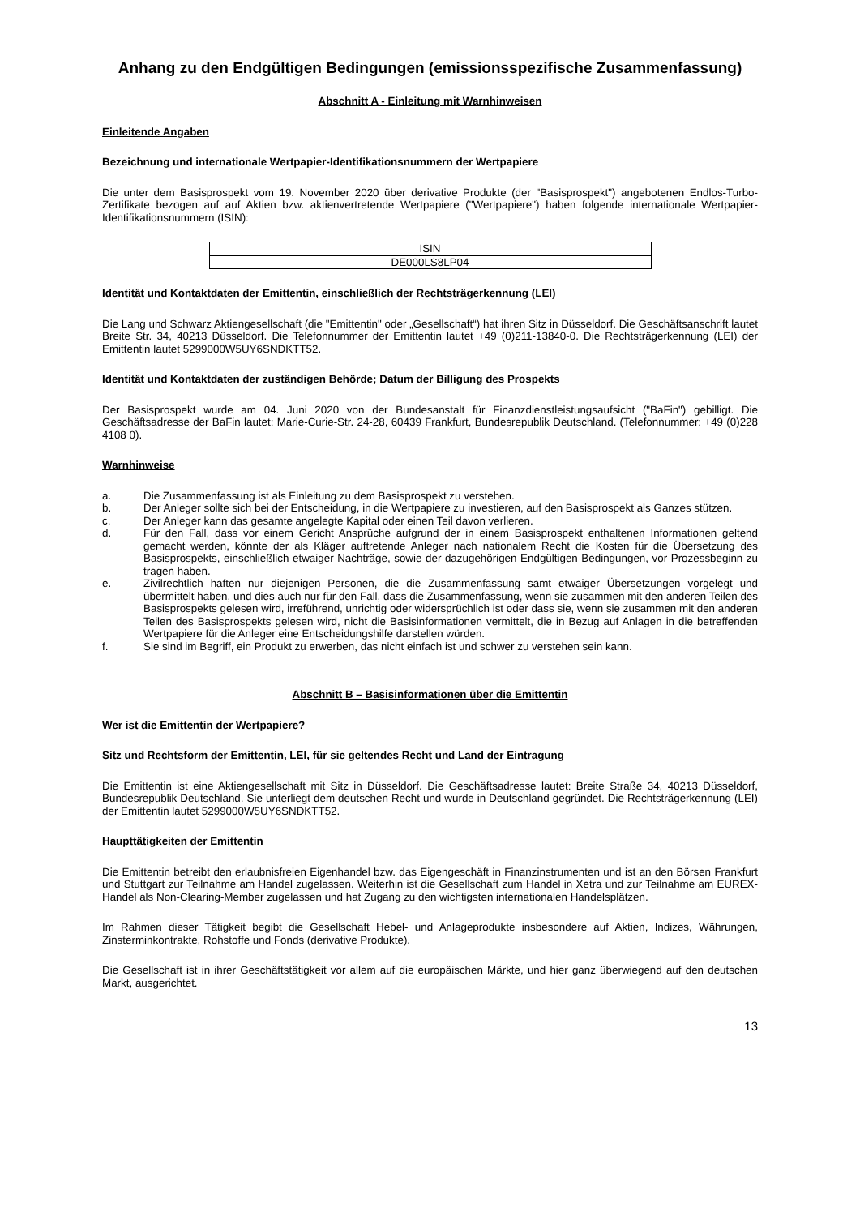Anhang zu den Endgültigen Bedingungen (emissionsspezifische Zusammenfassung)
Abschnitt A - Einleitung mit Warnhinweisen
Einleitende Angaben
Bezeichnung und internationale Wertpapier-Identifikationsnummern der Wertpapiere
Die unter dem Basisprospekt vom 19. November 2020 über derivative Produkte (der "Basisprospekt") angebotenen Endlos-Turbo-Zertifikate bezogen auf auf Aktien bzw. aktienvertretende Wertpapiere ("Wertpapiere") haben folgende internationale Wertpapier-Identifikationsnummern (ISIN):
| ISIN |
| DE000LS8LP04 |
Identität und Kontaktdaten der Emittentin, einschließlich der Rechtsträgerkennung (LEI)
Die Lang und Schwarz Aktiengesellschaft (die "Emittentin" oder „Gesellschaft“) hat ihren Sitz in Düsseldorf. Die Geschäftsanschrift lautet Breite Str. 34, 40213 Düsseldorf. Die Telefonnummer der Emittentin lautet +49 (0)211-13840-0. Die Rechtsträgerkennung (LEI) der Emittentin lautet 5299000W5UY6SNDKTT52.
Identität und Kontaktdaten der zuständigen Behörde; Datum der Billigung des Prospekts
Der Basisprospekt wurde am 04. Juni 2020 von der Bundesanstalt für Finanzdienstleistungsaufsicht ("BaFin") gebilligt. Die Geschäftsadresse der BaFin lautet: Marie-Curie-Str. 24-28, 60439 Frankfurt, Bundesrepublik Deutschland. (Telefonnummer: +49 (0)228 4108 0).
Warnhinweise
a. Die Zusammenfassung ist als Einleitung zu dem Basisprospekt zu verstehen.
b. Der Anleger sollte sich bei der Entscheidung, in die Wertpapiere zu investieren, auf den Basisprospekt als Ganzes stützen.
c. Der Anleger kann das gesamte angelegte Kapital oder einen Teil davon verlieren.
d. Für den Fall, dass vor einem Gericht Ansprüche aufgrund der in einem Basisprospekt enthaltenen Informationen geltend gemacht werden, könnte der als Kläger auftretende Anleger nach nationalem Recht die Kosten für die Übersetzung des Basisprospekts, einschließlich etwaiger Nachträge, sowie der dazugehörigen Endgültigen Bedingungen, vor Prozessbeginn zu tragen haben.
e. Zivilrechtlich haften nur diejenigen Personen, die die Zusammenfassung samt etwaiger Übersetzungen vorgelegt und übermittelt haben, und dies auch nur für den Fall, dass die Zusammenfassung, wenn sie zusammen mit den anderen Teilen des Basisprospekts gelesen wird, irreführend, unrichtig oder widersprüchlich ist oder dass sie, wenn sie zusammen mit den anderen Teilen des Basisprospekts gelesen wird, nicht die Basisinformationen vermittelt, die in Bezug auf Anlagen in die betreffenden Wertpapiere für die Anleger eine Entscheidungshilfe darstellen würden.
f. Sie sind im Begriff, ein Produkt zu erwerben, das nicht einfach ist und schwer zu verstehen sein kann.
Abschnitt B – Basisinformationen über die Emittentin
Wer ist die Emittentin der Wertpapiere?
Sitz und Rechtsform der Emittentin, LEI, für sie geltendes Recht und Land der Eintragung
Die Emittentin ist eine Aktiengesellschaft mit Sitz in Düsseldorf. Die Geschäftsadresse lautet: Breite Straße 34, 40213 Düsseldorf, Bundesrepublik Deutschland. Sie unterliegt dem deutschen Recht und wurde in Deutschland gegründet. Die Rechtsträgerkennung (LEI) der Emittentin lautet 5299000W5UY6SNDKTT52.
Haupttätigkeiten der Emittentin
Die Emittentin betreibt den erlaubnisfreien Eigenhandel bzw. das Eigengeschäft in Finanzinstrumenten und ist an den Börsen Frankfurt und Stuttgart zur Teilnahme am Handel zugelassen. Weiterhin ist die Gesellschaft zum Handel in Xetra und zur Teilnahme am EUREX-Handel als Non-Clearing-Member zugelassen und hat Zugang zu den wichtigsten internationalen Handelsplätzen.
Im Rahmen dieser Tätigkeit begibt die Gesellschaft Hebel- und Anlageprodukte insbesondere auf Aktien, Indizes, Währungen, Zinsterminkontrakte, Rohstoffe und Fonds (derivative Produkte).
Die Gesellschaft ist in ihrer Geschäftstätigkeit vor allem auf die europäischen Märkte, und hier ganz überwiegend auf den deutschen Markt, ausgerichtet.
13